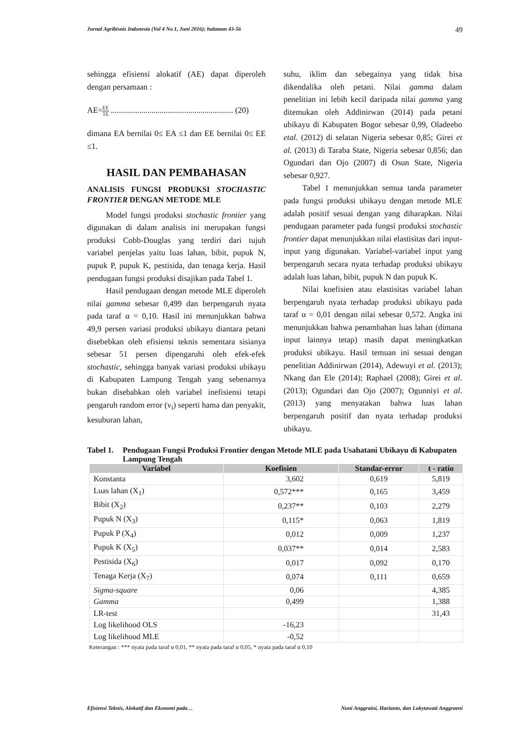Jurnal Agribisnis Indonesia (Vol 4 No 1, Juni 2016); halaman 43-56 49
sehingga efisiensi alokatif (AE) dapat diperoleh dengan persamaan :
AE=EE TE ............................................................ (20)
dimana EA bernilai 0≤ EA ≤1 dan EE bernilai 0≤ EE ≤1.
HASIL DAN PEMBAHASAN
ANALISIS FUNGSI PRODUKSI STOCHASTIC FRONTIER DENGAN METODE MLE
Model fungsi produksi stochastic frontier yang digunakan di dalam analisis ini merupakan fungsi produksi Cobb-Douglas yang terdiri dari tujuh variabel penjelas yaitu luas lahan, bibit, pupuk N, pupuk P, pupuk K, pestisida, dan tenaga kerja. Hasil pendugaan fungsi produksi disajikan pada Tabel 1.
Hasil pendugaan dengan metode MLE diperoleh nilai gamma sebesar 0,499 dan berpengaruh nyata pada taraf α = 0,10. Hasil ini menunjukkan bahwa 49,9 persen variasi produksi ubikayu diantara petani disebebkan oleh efisiensi teknis sementara sisianya sebesar 51 persen dipengaruhi oleh efek-efek stochastic, sehingga banyak variasi produksi ubikayu di Kabupaten Lampung Tengah yang sebenarnya bukan disebabkan oleh variabel inefisiensi tetapi pengaruh random error (v<sub>i</sub>) seperti hama dan penyakit, kesuburan lahan,
suhu, iklim dan sebegainya yang tidak bisa dikendalika oleh petani. Nilai gamma dalam penelitian ini lebih kecil daripada nilai gamma yang ditemukan oleh Addinirwan (2014) pada petani ubikayu di Kabupaten Bogor sebesar 0,99, Oladeebo etal. (2012) di selatan Nigeria sebesar 0,85; Girei et al. (2013) di Taraba State, Nigeria sebesar 0,856; dan Ogundari dan Ojo (2007) di Osun State, Nigeria sebesar 0,927.
Tabel 1 menunjukkan semua tanda parameter pada fungsi produksi ubikayu dengan metode MLE adalah positif sesuai dengan yang diharapkan. Nilai pendugaan parameter pada fungsi produksi stochastic frontier dapat menunjukkan nilai elastisitas dari input-input yang digunakan. Variabel-variabel input yang berpengaruh secara nyata terhadap produksi ubikayu adalah luas lahan, bibit, pupuk N dan pupuk K.
Nilai koefisien atau elastisitas variabel lahan berpengaruh nyata terhadap produksi ubikayu pada taraf α = 0,01 dengan nilai sebesar 0,572. Angka ini menunjukkan bahwa penambahan luas lahan (dimana input lainnya tetap) masih dapat meningkatkan produksi ubikayu. Hasil temuan ini sesuai dengan penelitian Addinirwan (2014), Adewuyi et al. (2013); Nkang dan Ele (2014); Raphael (2008); Girei et al. (2013); Ogundari dan Ojo (2007); Ogunniyi et al. (2013) yang menyatakan bahwa luas lahan berpengaruh positif dan nyata terhadap produksi ubikayu.
Tabel 1.
Pendugaan Fungsi Produksi Frontier dengan Metode MLE pada Usahatani Ubikayu di Kabupaten Lampung Tengah
| Variabel | Koefisien | Standar-error | t - ratio |
| --- | --- | --- | --- |
| Konstanta | 3,602 | 0,619 | 5,819 |
| Luas lahan (X<sub>1</sub>) | 0,572*** | 0,165 | 3,459 |
| Bibit (X<sub>2</sub>) | 0,237** | 0,103 | 2,279 |
| Pupuk N (X<sub>3</sub>) | 0,115* | 0,063 | 1,819 |
| Pupuk P (X<sub>4</sub>) | 0,012 | 0,009 | 1,237 |
| Pupuk K (X<sub>5</sub>) | 0,037** | 0,014 | 2,583 |
| Pestisida (X<sub>6</sub>) | 0,017 | 0,092 | 0,170 |
| Tenaga Kerja (X<sub>7</sub>) | 0,074 | 0,111 | 0,659 |
| Sigma-square | 0,06 | | 4,385 |
| Gamma | 0,499 | | 1,388 |
| LR-test | | | 31,43 |
| Log likelihood OLS | -16,23 | | |
| Log likelihood MLE | -0,52 | | |
Keterangan : *** nyata pada taraf α 0,01, ** nyata pada taraf α 0,05, * nyata pada taraf α 0,10
Efisiensi Teknis, Alokatif dan Ekonomi pada… Nuni Anggraini, Harianto, dan Lukytawati Anggraeni